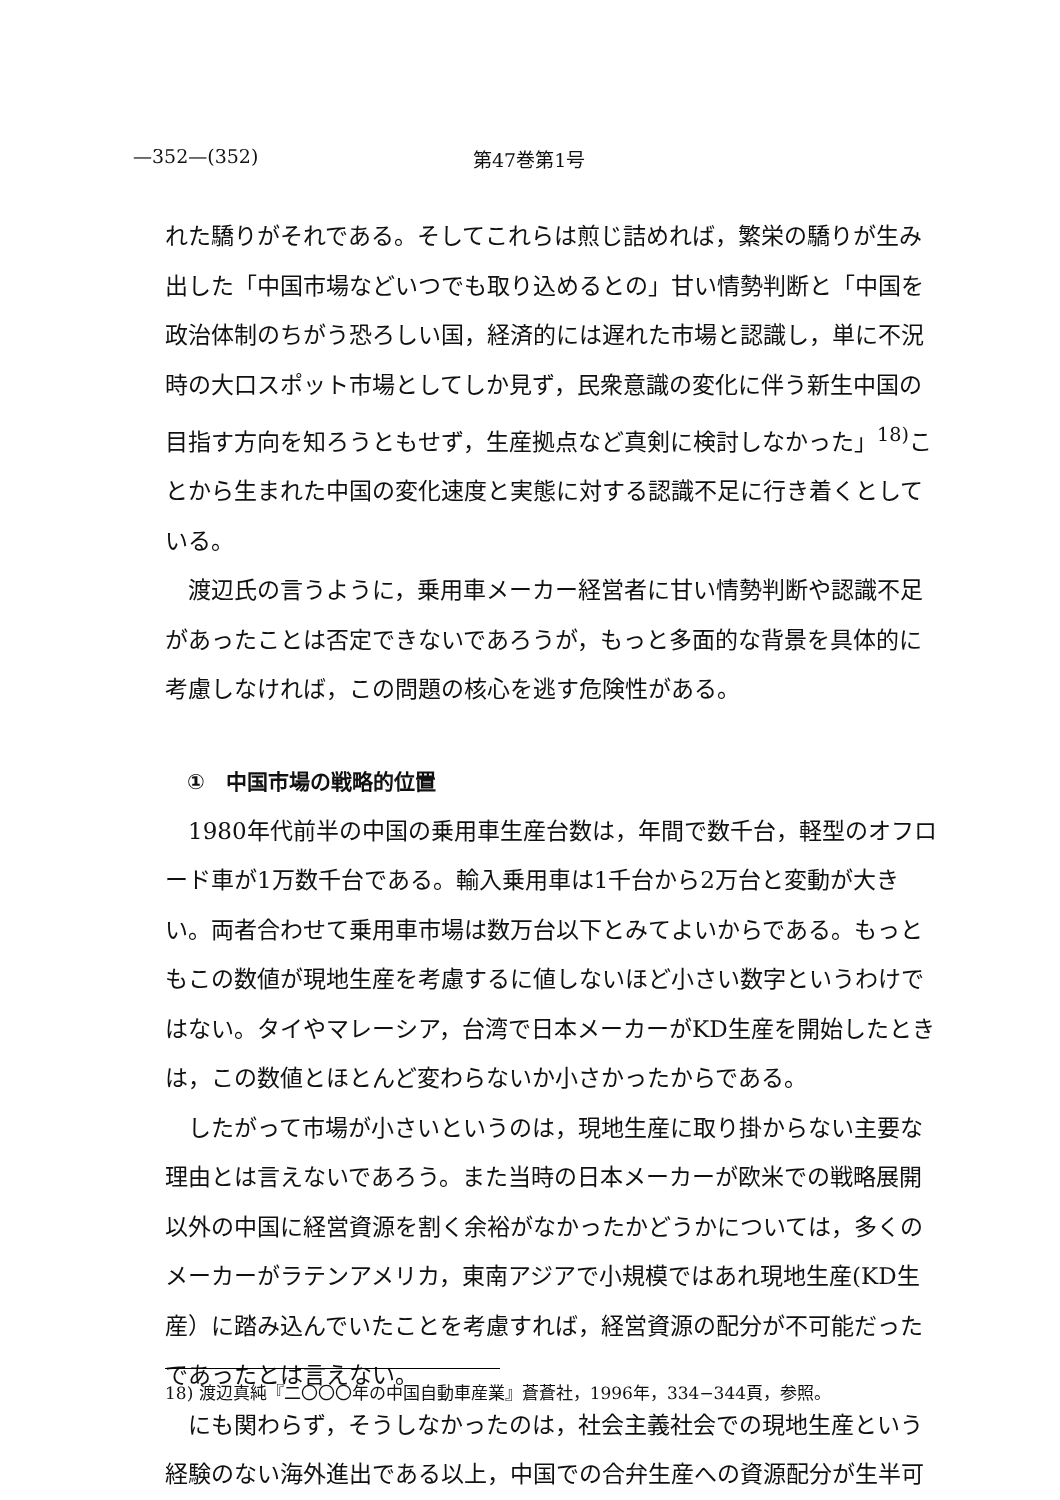—352—(352) 第47巻第1号
れた驕りがそれである。そしてこれらは煎じ詰めれば，繁栄の驕りが生み出した「中国市場などいつでも取り込めるとの」甘い情勢判断と「中国を政治体制のちがう恐ろしい国，経済的には遅れた市場と認識し，単に不況時の大口スポット市場としてしか見ず，民衆意識の変化に伴う新生中国の目指す方向を知ろうともせず，生産拠点など真剣に検討しなかった」<sup>18)</sup>ことから生まれた中国の変化速度と実態に対する認識不足に行き着くとしている。
渡辺氏の言うように，乗用車メーカー経営者に甘い情勢判断や認識不足があったことは否定できないであろうが，もっと多面的な背景を具体的に考慮しなければ，この問題の核心を逃す危険性がある。
①　中国市場の戦略的位置
1980年代前半の中国の乗用車生産台数は，年間で数千台，軽型のオフロード車が1万数千台である。輸入乗用車は1千台から2万台と変動が大きい。両者合わせて乗用車市場は数万台以下とみてよいからである。もっともこの数値が現地生産を考慮するに値しないほど小さい数字というわけではない。タイやマレーシア，台湾で日本メーカーがKD生産を開始したときは，この数値とほとんど変わらないか小さかったからである。
したがって市場が小さいというのは，現地生産に取り掛からない主要な理由とは言えないであろう。また当時の日本メーカーが欧米での戦略展開以外の中国に経営資源を割く余裕がなかったかどうかについては，多くのメーカーがラテンアメリカ，東南アジアで小規模ではあれ現地生産(KD生産）に踏み込んでいたことを考慮すれば，経営資源の配分が不可能だったであったとは言えない。
にも関わらず，そうしなかったのは，社会主義社会での現地生産という経験のない海外進出である以上，中国での合弁生産への資源配分が生半可
18) 渡辺真純『二〇〇〇年の中国自動車産業』蒼蒼社，1996年，334−344頁，参照。